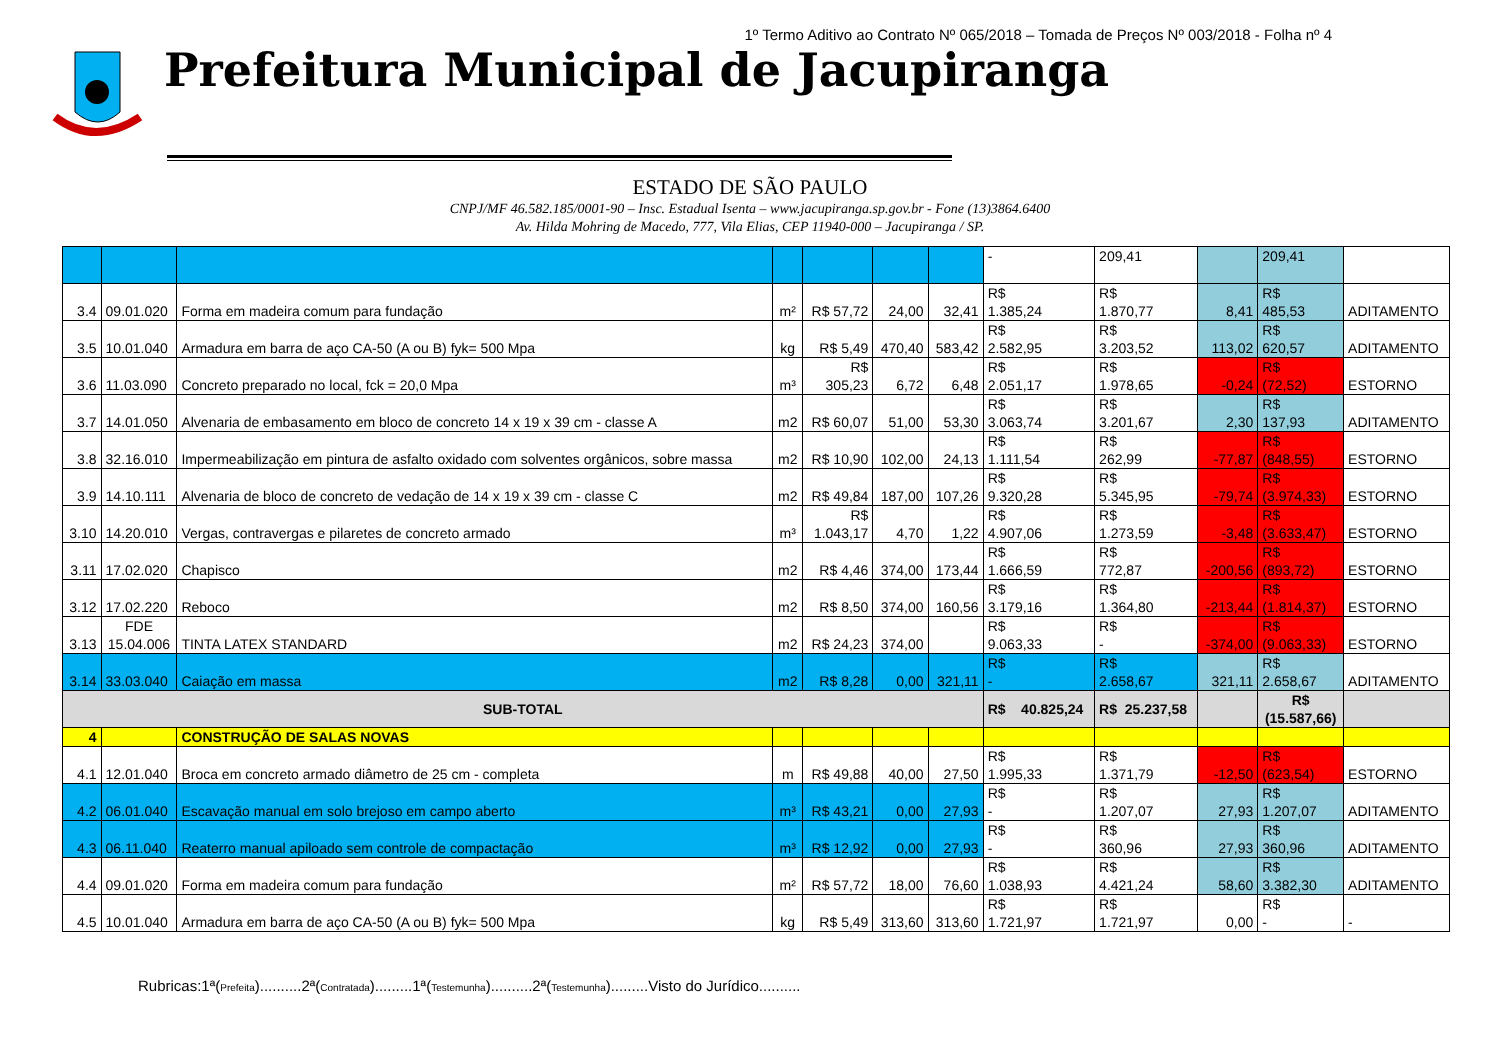1º Termo Aditivo ao Contrato Nº 065/2018 – Tomada de Preços Nº 003/2018 - Folha nº 4
Prefeitura Municipal de Jacupiranga
ESTADO DE SÃO PAULO
CNPJ/MF 46.582.185/0001-90 – Insc. Estadual Isenta – www.jacupiranga.sp.gov.br - Fone (13)3864.6400
Av. Hilda Mohring de Macedo, 777, Vila Elias, CEP 11940-000 – Jacupiranga / SP.
| | | | | | | | - | 209,41 | | 209,41 | |
| 3.4 | 09.01.020 | Forma em madeira comum para fundação | m² | R$ 57,72 | 24,00 | 32,41 | R$ 1.385,24 | R$ 1.870,77 | 8,41 | R$ 485,53 | ADITAMENTO |
| 3.5 | 10.01.040 | Armadura em barra de aço CA-50 (A ou B) fyk= 500 Mpa | kg | R$ 5,49 | 470,40 | 583,42 | R$ 2.582,95 | R$ 3.203,52 | 113,02 | R$ 620,57 | ADITAMENTO |
| 3.6 | 11.03.090 | Concreto preparado no local, fck = 20,0 Mpa | m³ | R$ 305,23 | 6,72 | 6,48 | R$ 2.051,17 | R$ 1.978,65 | -0,24 | R$ (72,52) | ESTORNO |
| 3.7 | 14.01.050 | Alvenaria de embasamento em bloco de concreto 14 x 19 x 39 cm - classe A | m2 | R$ 60,07 | 51,00 | 53,30 | R$ 3.063,74 | R$ 3.201,67 | 2,30 | R$ 137,93 | ADITAMENTO |
| 3.8 | 32.16.010 | Impermeabilização em pintura de asfalto oxidado com solventes orgânicos, sobre massa | m2 | R$ 10,90 | 102,00 | 24,13 | R$ 1.111,54 | R$ 262,99 | -77,87 | R$ (848,55) | ESTORNO |
| 3.9 | 14.10.111 | Alvenaria de bloco de concreto de vedação de 14 x 19 x 39 cm - classe C | m2 | R$ 49,84 | 187,00 | 107,26 | R$ 9.320,28 | R$ 5.345,95 | -79,74 | R$ (3.974,33) | ESTORNO |
| 3.10 | 14.20.010 | Vergas, contravergas e pilaretes de concreto armado | m³ | R$ 1.043,17 | 4,70 | 1,22 | R$ 4.907,06 | R$ 1.273,59 | -3,48 | R$ (3.633,47) | ESTORNO |
| 3.11 | 17.02.020 | Chapisco | m2 | R$ 4,46 | 374,00 | 173,44 | R$ 1.666,59 | R$ 772,87 | -200,56 | R$ (893,72) | ESTORNO |
| 3.12 | 17.02.220 | Reboco | m2 | R$ 8,50 | 374,00 | 160,56 | R$ 3.179,16 | R$ 1.364,80 | -213,44 | R$ (1.814,37) | ESTORNO |
| 3.13 | FDE 15.04.006 | TINTA LATEX STANDARD | m2 | R$ 24,23 | 374,00 | | R$ 9.063,33 | R$ - | -374,00 | R$ (9.063,33) | ESTORNO |
| 3.14 | 33.03.040 | Caiação em massa | m2 | R$ 8,28 | 0,00 | 321,11 | R$ - | R$ 2.658,67 | 321,11 | R$ 2.658,67 | ADITAMENTO |
| SUB-TOTAL | | | | | | | R$ 40.825,24 | R$ 25.237,58 | | R$ (15.587,66) | |
| 4 | | CONSTRUÇÃO DE SALAS NOVAS | | | | | | | | | |
| 4.1 | 12.01.040 | Broca em concreto armado diâmetro de 25 cm - completa | m | R$ 49,88 | 40,00 | 27,50 | R$ 1.995,33 | R$ 1.371,79 | -12,50 | R$ (623,54) | ESTORNO |
| 4.2 | 06.01.040 | Escavação manual em solo brejoso em campo aberto | m³ | R$ 43,21 | 0,00 | 27,93 | R$ - | R$ 1.207,07 | 27,93 | R$ 1.207,07 | ADITAMENTO |
| 4.3 | 06.11.040 | Reaterro manual apiloado sem controle de compactação | m³ | R$ 12,92 | 0,00 | 27,93 | R$ - | R$ 360,96 | 27,93 | R$ 360,96 | ADITAMENTO |
| 4.4 | 09.01.020 | Forma em madeira comum para fundação | m² | R$ 57,72 | 18,00 | 76,60 | R$ 1.038,93 | R$ 4.421,24 | 58,60 | R$ 3.382,30 | ADITAMENTO |
| 4.5 | 10.01.040 | Armadura em barra de aço CA-50 (A ou B) fyk= 500 Mpa | kg | R$ 5,49 | 313,60 | 313,60 | R$ 1.721,97 | R$ 1.721,97 | 0,00 | R$ - | - |
Rubricas:1ª(Prefeita)..........2ª(Contratada).........1ª(Testemunha)..........2ª(Testemunha).........Visto do Jurídico..........